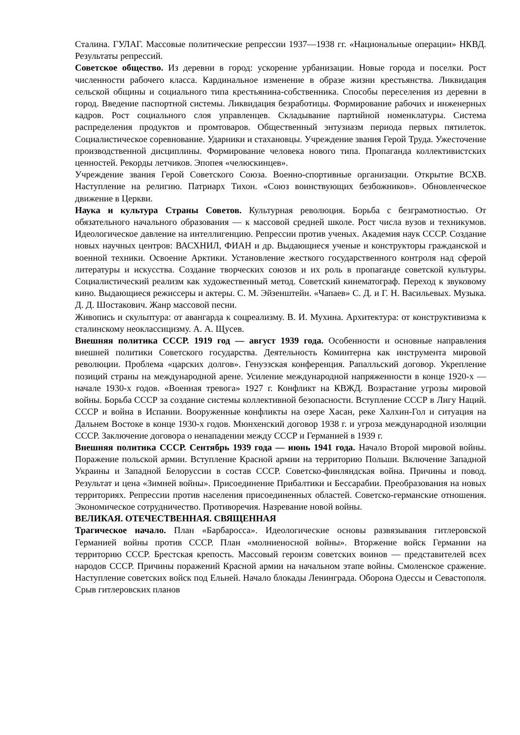Сталина. ГУЛАГ. Массовые политические репрессии 1937—1938 гг. «Национальные операции» НКВД. Результаты репрессий.
Советское общество. Из деревни в город: ускорение урбанизации. Новые города и поселки. Рост численности рабочего класса. Кардинальное изменение в образе жизни крестьянства. Ликвидация сельской общины и социального типа крестьянина-собственника. Способы переселения из деревни в город. Введение паспортной системы. Ликвидация безработицы. Формирование рабочих и инженерных кадров. Рост социального слоя управленцев. Складывание партийной номенклатуры. Система распределения продуктов и промтоваров. Общественный энтузиазм периода первых пятилеток. Социалистическое соревнование. Ударники и стахановцы. Учреждение звания Герой Труда. Ужесточение производственной дисциплины. Формирование человека нового типа. Пропаганда коллективистских ценностей. Рекорды летчиков. Эпопея «челюскинцев».
Учреждение звания Герой Советского Союза. Военно-спортивные организации. Открытие ВСХВ. Наступление на религию. Патриарх Тихон. «Союз воинствующих безбожников». Обновленческое движение в Церкви.
Наука и культура Страны Советов. Культурная революция. Борьба с безграмотностью. От обязательного начального образования — к массовой средней школе. Рост числа вузов и техникумов. Идеологическое давление на интеллигенцию. Репрессии против ученых. Академия наук СССР. Создание новых научных центров: ВАСХНИЛ, ФИАН и др. Выдающиеся ученые и конструкторы гражданской и военной техники. Освоение Арктики. Установление жесткого государственного контроля над сферой литературы и искусства. Создание творческих союзов и их роль в пропаганде советской культуры. Социалистический реализм как художественный метод. Советский кинематограф. Переход к звуковому кино. Выдающиеся режиссеры и актеры. С. М. Эйзенштейн. «Чапаев» С. Д. и Г. Н. Васильевых. Музыка. Д. Д. Шостакович. Жанр массовой песни.
Живопись и скульптура: от авангарда к соцреализму. В. И. Мухина. Архитектура: от конструктивизма к сталинскому неоклассицизму. А. А. Щусев.
Внешняя политика СССР. 1919 год — август 1939 года. Особенности и основные направления внешней политики Советского государства. Деятельность Коминтерна как инструмента мировой революции. Проблема «царских долгов». Генуэзская конференция. Рапалльский договор. Укрепление позиций страны на международной арене. Усиление международной напряженности в конце 1920-х — начале 1930-х годов. «Военная тревога» 1927 г. Конфликт на КВЖД. Возрастание угрозы мировой войны. Борьба СССР за создание системы коллективной безопасности. Вступление СССР в Лигу Наций. СССР и война в Испании. Вооруженные конфликты на озере Хасан, реке Халхин-Гол и ситуация на Дальнем Востоке в конце 1930-х годов. Мюнхенский договор 1938 г. и угроза международной изоляции СССР. Заключение договора о ненападении между СССР и Германией в 1939 г.
Внешняя политика СССР. Сентябрь 1939 года — июнь 1941 года. Начало Второй мировой войны. Поражение польской армии. Вступление Красной армии на территорию Польши. Включение Западной Украины и Западной Белоруссии в состав СССР. Советско-финляндская война. Причины и повод. Результат и цена «Зимней войны». Присоединение Прибалтики и Бессарабии. Преобразования на новых территориях. Репрессии против населения присоединенных областей. Советско-германские отношения. Экономическое сотрудничество. Противоречия. Назревание новой войны.
ВЕЛИКАЯ. ОТЕЧЕСТВЕННАЯ. СВЯЩЕННАЯ
Трагическое начало. План «Барбаросса». Идеологические основы развязывания гитлеровской Германией войны против СССР. План «молниеносной войны». Вторжение войск Германии на территорию СССР. Брестская крепость. Массовый героизм советских воинов — представителей всех народов СССР. Причины поражений Красной армии на начальном этапе войны. Смоленское сражение. Наступление советских войск под Ельней. Начало блокады Ленинграда. Оборона Одессы и Севастополя. Срыв гитлеровских планов